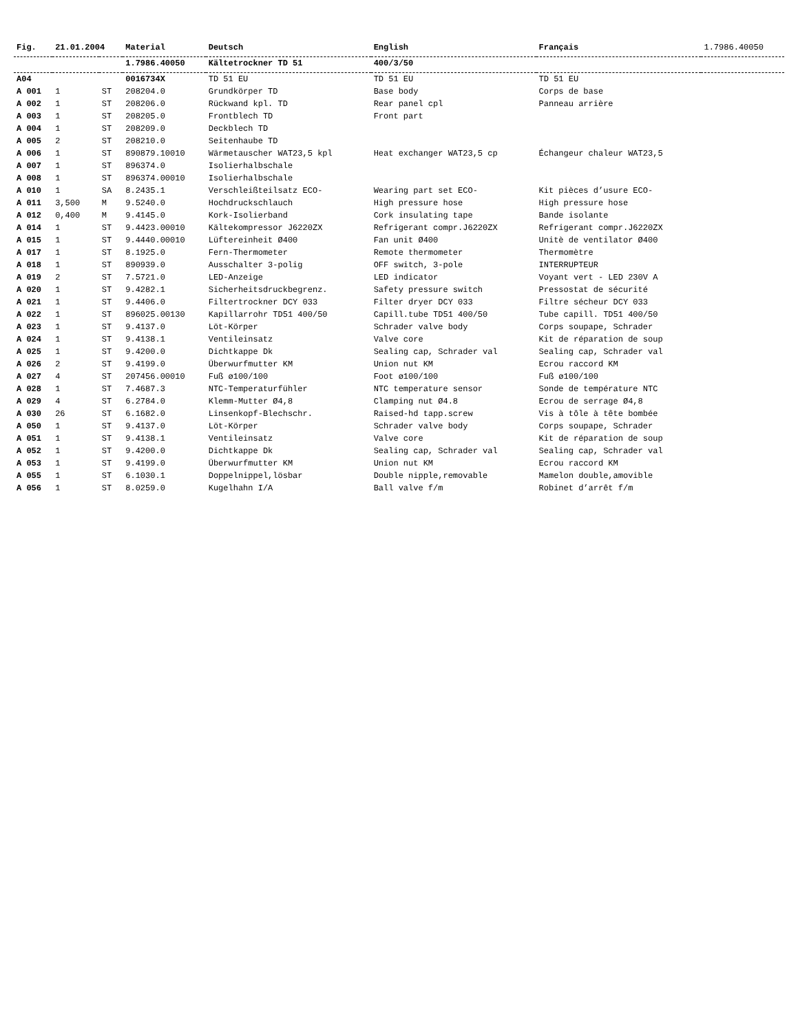| Fig. | 21.01.2004 | | Material | Deutsch | English | Français | 1.7986.40050 |
| | | | 1.7986.40050 | Kältetrockner TD 51 | 400/3/50 | | |
| A04 | | | 0016734X | TD 51 EU | TD 51 EU | TD 51 EU | |
| A 001 | 1 | ST | 208204.0 | Grundkörper TD | Base body | Corps de base | |
| A 002 | 1 | ST | 208206.0 | Rückwand kpl. TD | Rear panel cpl | Panneau arrière | |
| A 003 | 1 | ST | 208205.0 | Frontblech TD | Front part | | |
| A 004 | 1 | ST | 208209.0 | Deckblech TD | | | |
| A 005 | 2 | ST | 208210.0 | Seitenhaube TD | | | |
| A 006 | 1 | ST | 890879.10010 | Wärmetauscher WAT23,5 kpl | Heat exchanger WAT23,5 cp | Échangeur chaleur WAT23,5 | |
| A 007 | 1 | ST | 896374.0 | Isolierhalbschale | | | |
| A 008 | 1 | ST | 896374.00010 | Isolierhalbschale | | | |
| A 010 | 1 | SA | 8.2435.1 | Verschleißteilsatz ECO- | Wearing part set ECO- | Kit pièces d’usure ECO- | |
| A 011 | 3,500 | M | 9.5240.0 | Hochdruckschlauch | High pressure hose | High pressure hose | |
| A 012 | 0,400 | M | 9.4145.0 | Kork-Isolierband | Cork insulating tape | Bande isolante | |
| A 014 | 1 | ST | 9.4423.00010 | Kältekompressor J6220ZX | Refrigerant compr.J6220ZX | Refrigerant compr.J6220ZX | |
| A 015 | 1 | ST | 9.4440.00010 | Lüftereinheit Ø400 | Fan unit Ø400 | Unitè de ventilator Ø400 | |
| A 017 | 1 | ST | 8.1925.0 | Fern-Thermometer | Remote thermometer | Thermomètre | |
| A 018 | 1 | ST | 890939.0 | Ausschalter 3-polig | OFF switch, 3-pole | INTERRUPTEUR | |
| A 019 | 2 | ST | 7.5721.0 | LED-Anzeige | LED indicator | Voyant vert - LED 230V A | |
| A 020 | 1 | ST | 9.4282.1 | Sicherheitsdruckbegrenz. | Safety pressure switch | Pressostat de sécurité | |
| A 021 | 1 | ST | 9.4406.0 | Filtertrockner DCY 033 | Filter dryer DCY 033 | Filtre sécheur DCY 033 | |
| A 022 | 1 | ST | 896025.00130 | Kapillarrohr TD51 400/50 | Capill.tube TD51 400/50 | Tube capill. TD51 400/50 | |
| A 023 | 1 | ST | 9.4137.0 | Löt-Körper | Schrader valve body | Corps soupape, Schrader | |
| A 024 | 1 | ST | 9.4138.1 | Ventileinsatz | Valve core | Kit de réparation de soup | |
| A 025 | 1 | ST | 9.4200.0 | Dichtkappe Dk | Sealing cap, Schrader val | Sealing cap, Schrader val | |
| A 026 | 2 | ST | 9.4199.0 | Überwurfmutter KM | Union nut KM | Ecrou raccord KM | |
| A 027 | 4 | ST | 207456.00010 | Fuß ø100/100 | Foot ø100/100 | Fuß ø100/100 | |
| A 028 | 1 | ST | 7.4687.3 | NTC-Temperaturfühler | NTC temperature sensor | Sonde de température NTC | |
| A 029 | 4 | ST | 6.2784.0 | Klemm-Mutter Ø4,8 | Clamping nut Ø4.8 | Ecrou de serrage Ø4,8 | |
| A 030 | 26 | ST | 6.1682.0 | Linsenkopf-Blechschr. | Raised-hd tapp.screw | Vis à tôle à tête bombée | |
| A 050 | 1 | ST | 9.4137.0 | Löt-Körper | Schrader valve body | Corps soupape, Schrader | |
| A 051 | 1 | ST | 9.4138.1 | Ventileinsatz | Valve core | Kit de réparation de soup | |
| A 052 | 1 | ST | 9.4200.0 | Dichtkappe Dk | Sealing cap, Schrader val | Sealing cap, Schrader val | |
| A 053 | 1 | ST | 9.4199.0 | Überwurfmutter KM | Union nut KM | Ecrou raccord KM | |
| A 055 | 1 | ST | 6.1030.1 | Doppelnippel,lösbar | Double nipple,removable | Mamelon double,amovible | |
| A 056 | 1 | ST | 8.0259.0 | Kugelhahn I/A | Ball valve f/m | Robinet d’arrêt f/m | |